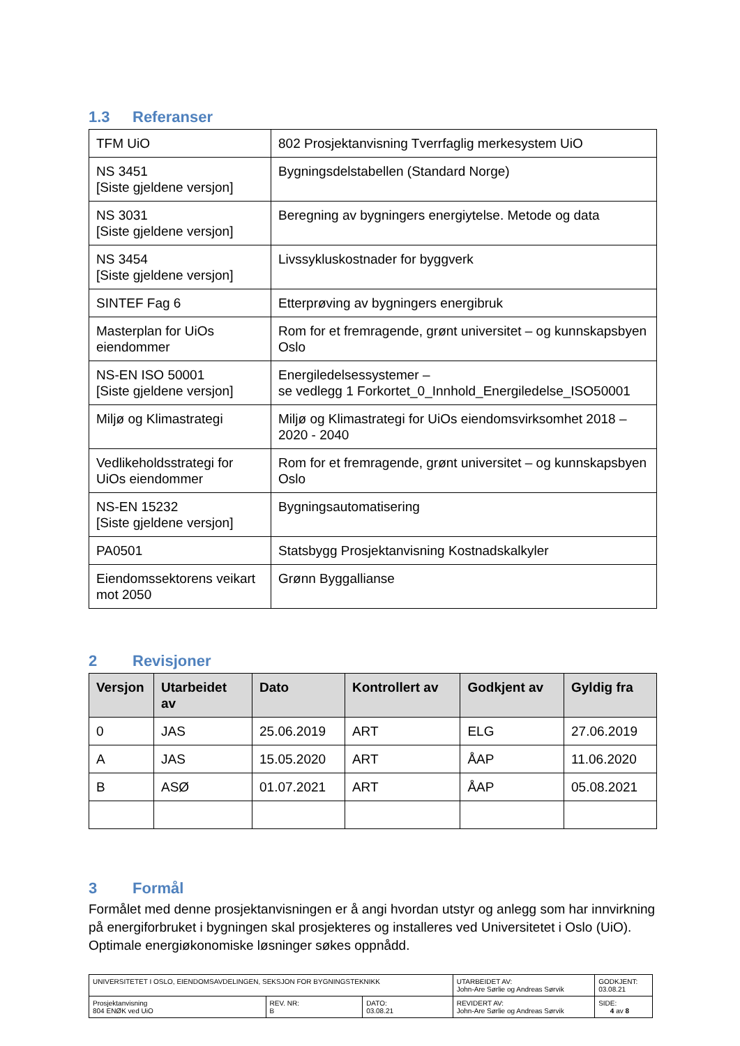1.3 Referanser
| TFM UiO | 802 Prosjektanvisning Tverrfaglig merkesystem UiO |
| NS 3451 [Siste gjeldene versjon] | Bygningsdelstabellen (Standard Norge) |
| NS 3031 [Siste gjeldene versjon] | Beregning av bygningers energiytelse. Metode og data |
| NS 3454 [Siste gjeldene versjon] | Livssykluskostnader for byggverk |
| SINTEF Fag 6 | Etterprøving av bygningers energibruk |
| Masterplan for UiOs eiendommer | Rom for et fremragende, grønt universitet – og kunnskapsbyen Oslo |
| NS-EN ISO 50001 [Siste gjeldene versjon] | Energiledelsessystemer – se vedlegg 1 Forkortet_0_Innhold_Energiledelse_ISO50001 |
| Miljø og Klimastrategi | Miljø og Klimastrategi for UiOs eiendomsvirksomhet 2018 – 2020 - 2040 |
| Vedlikeholdsstrategi for UiOs eiendommer | Rom for et fremragende, grønt universitet – og kunnskapsbyen Oslo |
| NS-EN 15232 [Siste gjeldene versjon] | Bygningsautomatisering |
| PA0501 | Statsbygg Prosjektanvisning Kostnadskalkyler |
| Eiendomssektorens veikart mot 2050 | Grønn Byggallianse |
2 Revisjoner
| Versjon | Utarbeidet av | Dato | Kontrollert av | Godkjent av | Gyldig fra |
| --- | --- | --- | --- | --- | --- |
| 0 | JAS | 25.06.2019 | ART | ELG | 27.06.2019 |
| A | JAS | 15.05.2020 | ART | ÅAP | 11.06.2020 |
| B | ASØ | 01.07.2021 | ART | ÅAP | 05.08.2021 |
3 Formål
Formålet med denne prosjektanvisningen er å angi hvordan utstyr og anlegg som har innvirkning på energiforbruket i bygningen skal prosjekteres og installeres ved Universitetet i Oslo (UiO). Optimale energiøkonomiske løsninger søkes oppnådd.
| UNIVERSITETET I OSLO, EIENDOMSAVDELINGEN, SEKSJON FOR BYGNINGSTEKNIKK | | | UTARBEIDET AV: John-Are Sørlie og Andreas Sørvik | GODKJENT: 03.08.21 |
| Prosjektanvisning 804 ENØK ved UiO | REV. NR: B | DATO: 03.08.21 | REVIDERT AV: John-Are Sørlie og Andreas Sørvik | SIDE: 4 av 8 |